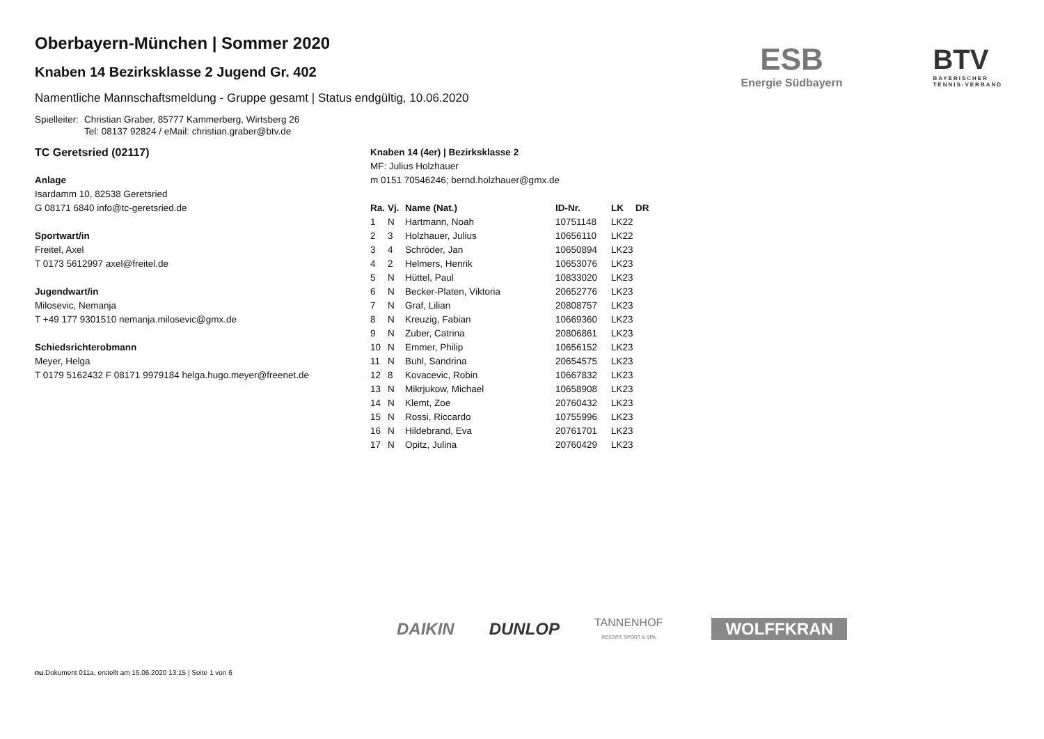ESB
Energie Südbayern
BTV
BAYERISCHER
TENNIS-VERBAND
Oberbayern-München | Sommer 2020
Knaben 14 Bezirksklasse 2 Jugend Gr. 402
Namentliche Mannschaftsmeldung - Gruppe gesamt | Status endgültig, 10.06.2020
Spielleiter: Christian Graber, 85777 Kammerberg, Wirtsberg 26
Tel: 08137 92824 / eMail: christian.graber@btv.de
TC Geretsried (02117)
Anlage
Isardamm 10, 82538 Geretsried
G 08171 6840 info@tc-geretsried.de
Sportwart/in
Freitel, Axel
T 0173 5612997 axel@freitel.de
Jugendwart/in
Milosevic, Nemanja
T +49 177 9301510 nemanja.milosevic@gmx.de
Schiedsrichterobmann
Meyer, Helga
T 0179 5162432 F 08171 9979184 helga.hugo.meyer@freenet.de
Knaben 14 (4er) | Bezirksklasse 2
MF: Julius Holzhauer
m 0151 70546246; bernd.holzhauer@gmx.de
| Ra. | Vj. | Name (Nat.) | ID-Nr. | LK | DR |
| --- | --- | --- | --- | --- | --- |
| 1 | N | Hartmann, Noah | 10751148 | LK22 | |
| 2 | 3 | Holzhauer, Julius | 10656110 | LK22 | |
| 3 | 4 | Schröder, Jan | 10650894 | LK23 | |
| 4 | 2 | Helmers, Henrik | 10653076 | LK23 | |
| 5 | N | Hüttel, Paul | 10833020 | LK23 | |
| 6 | N | Becker-Platen, Viktoria | 20652776 | LK23 | |
| 7 | N | Graf, Lilian | 20808757 | LK23 | |
| 8 | N | Kreuzig, Fabian | 10669360 | LK23 | |
| 9 | N | Zuber, Catrina | 20806861 | LK23 | |
| 10 | N | Emmer, Philip | 10656152 | LK23 | |
| 11 | N | Buhl, Sandrina | 20654575 | LK23 | |
| 12 | 8 | Kovacevic, Robin | 10667832 | LK23 | |
| 13 | N | Mikrjukow, Michael | 10658908 | LK23 | |
| 14 | N | Klemt, Zoe | 20760432 | LK23 | |
| 15 | N | Rossi, Riccardo | 10755996 | LK23 | |
| 16 | N | Hildebrand, Eva | 20761701 | LK23 | |
| 17 | N | Opitz, Julina | 20760429 | LK23 | |
DAIKIN DUNLOP TANNENHOF
RESORT. SPORT & SPA WOLFFKRAN
nu.Dokument 011a, erstellt am 15.06.2020 13:15 | Seite 1 von 6